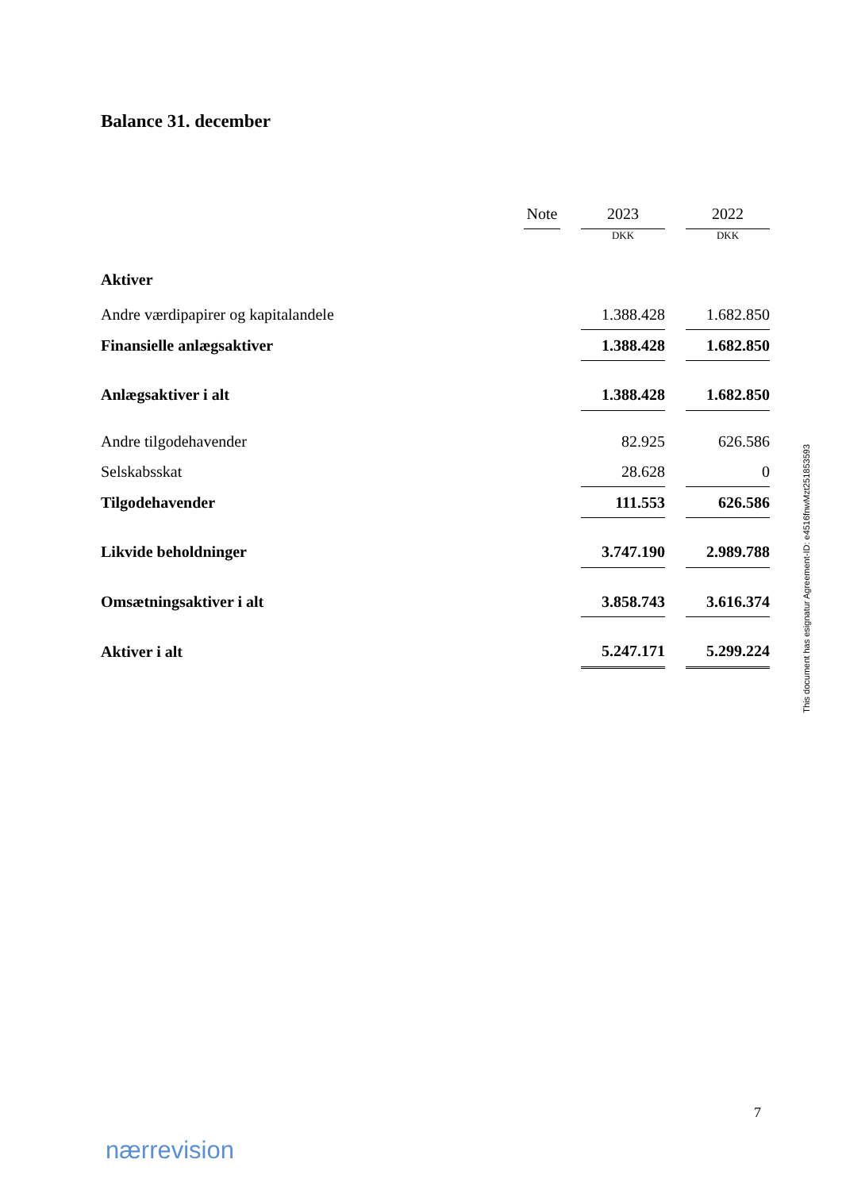Balance 31. december
| | Note | | 2023 | | 2022 |
| | | | DKK | | DKK |
| Aktiver | | | | | |
| Andre værdipapirer og kapitalandele | | | 1.388.428 | | 1.682.850 |
| Finansielle anlægsaktiver | | | 1.388.428 | | 1.682.850 |
| Anlægsaktiver i alt | | | 1.388.428 | | 1.682.850 |
| Andre tilgodehavender | | | 82.925 | | 626.586 |
| Selskabsskat | | | 28.628 | | 0 |
| Tilgodehavender | | | 111.553 | | 626.586 |
| Likvide beholdninger | | | 3.747.190 | | 2.989.788 |
| Omsætningsaktiver i alt | | | 3.858.743 | | 3.616.374 |
| Aktiver i alt | | | 5.247.171 | | 5.299.224 |
This document has esignatur Agreement-ID: e4516fnwMzt251853593
7
nærrevision